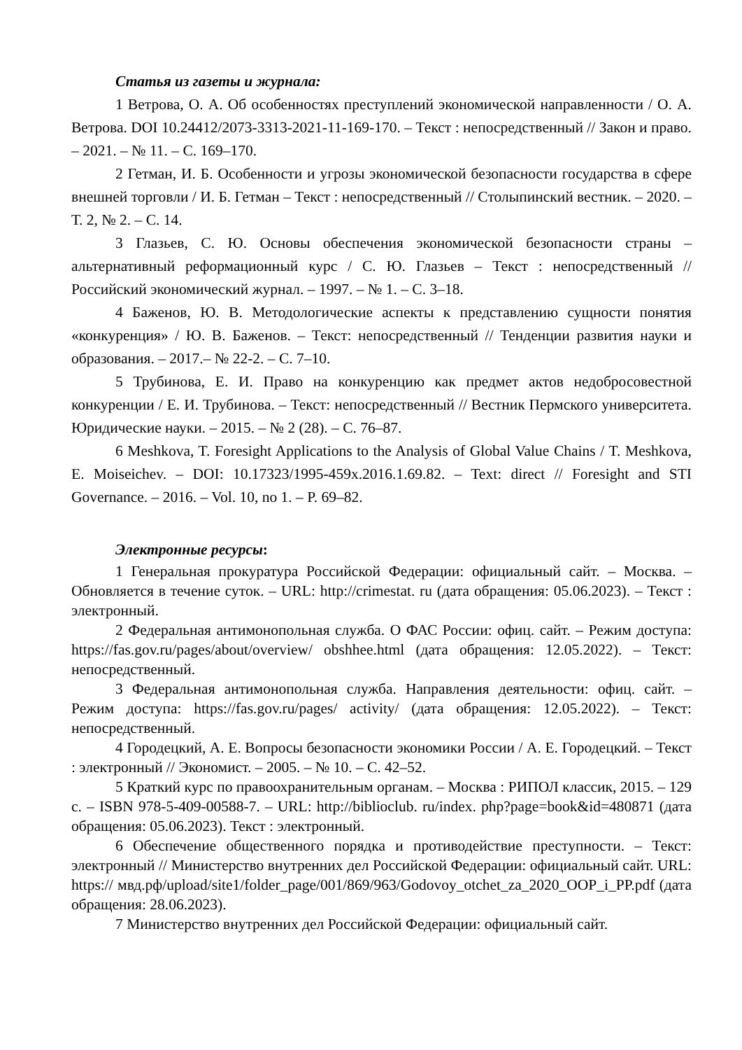Статья из газеты и журнала:
1 Ветрова, О. А. Об особенностях преступлений экономической направленности / О. А. Ветрова. DOI 10.24412/2073-3313-2021-11-169-170. – Текст : непосредственный // Закон и право. – 2021. – № 11. – С. 169–170.
2 Гетман, И. Б. Особенности и угрозы экономической безопасности государства в сфере внешней торговли / И. Б. Гетман – Текст : непосредственный // Столыпинский вестник. – 2020. – Т. 2, № 2. – С. 14.
3 Глазьев, С. Ю. Основы обеспечения экономической безопасности страны – альтернативный реформационный курс / С. Ю. Глазьев – Текст : непосредственный // Российский экономический журнал. – 1997. – № 1. – С. 3–18.
4 Баженов, Ю. В. Методологические аспекты к представлению сущности понятия «конкуренция» / Ю. В. Баженов. – Текст: непосредственный // Тенденции развития науки и образования. – 2017.– № 22-2. – С. 7–10.
5 Трубинова, Е. И. Право на конкуренцию как предмет актов недобросовестной конкуренции / Е. И. Трубинова. – Текст: непосредственный // Вестник Пермского университета. Юридические науки. – 2015. – № 2 (28). – С. 76–87.
6 Meshkova, T. Foresight Applications to the Analysis of Global Value Chains / T. Meshkova, E. Moiseichev. – DOI: 10.17323/1995-459x.2016.1.69.82. – Text: direct // Foresight and STI Governance. – 2016. – Vol. 10, no 1. – P. 69–82.
Электронные ресурсы:
1 Генеральная прокуратура Российской Федерации: официальный сайт. – Москва. – Обновляется в течение суток. – URL: http://crimestat. ru (дата обращения: 05.06.2023). – Текст : электронный.
2 Федеральная антимонопольная служба. О ФАС России: офиц. сайт. – Режим доступа: https://fas.gov.ru/pages/about/overview/ obshhee.html (дата обращения: 12.05.2022). – Текст: непосредственный.
3 Федеральная антимонопольная служба. Направления деятельности: офиц. сайт. – Режим доступа: https://fas.gov.ru/pages/ activity/ (дата обращения: 12.05.2022). – Текст: непосредственный.
4 Городецкий, А. Е. Вопросы безопасности экономики России / А. Е. Городецкий. – Текст : электронный // Экономист. – 2005. – № 10. – С. 42–52.
5 Краткий курс по правоохранительным органам. – Москва : РИПОЛ классик, 2015. – 129 с. – ISBN 978-5-409-00588-7. – URL: http://biblioclub. ru/index. php?page=book&id=480871 (дата обращения: 05.06.2023). Текст : электронный.
6 Обеспечение общественного порядка и противодействие преступности. – Текст: электронный // Министерство внутренних дел Российской Федерации: официальный сайт. URL: https:// мвд.рф/upload/site1/folder_page/001/869/963/Godovoy_otchet_za_2020_OOP_i_PP.pdf (дата обращения: 28.06.2023).
7 Министерство внутренних дел Российской Федерации: официальный сайт.